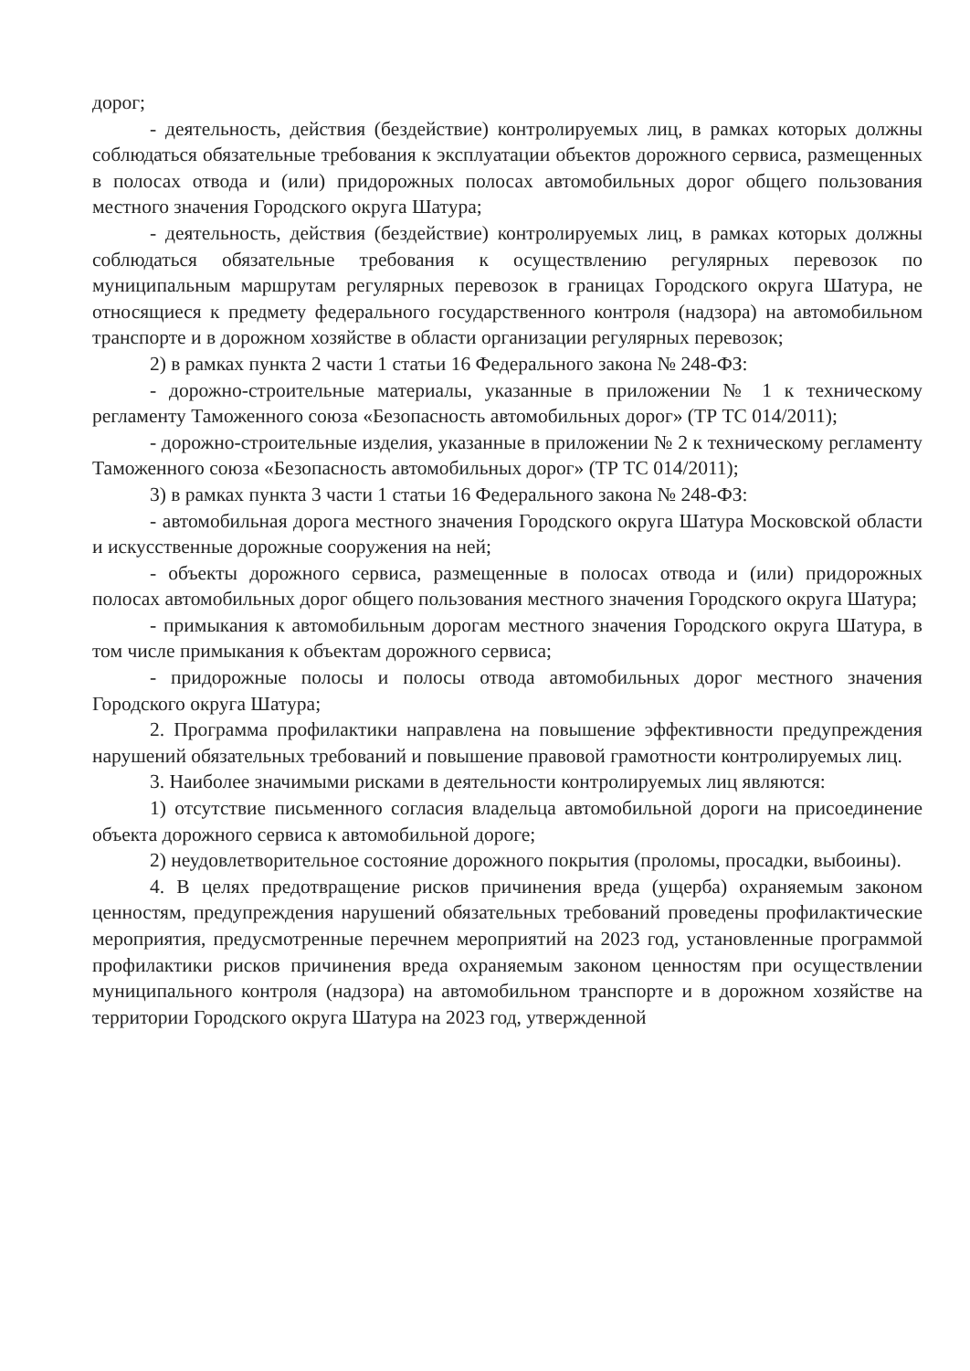дорог;
- деятельность, действия (бездействие) контролируемых лиц, в рамках которых должны соблюдаться обязательные требования к эксплуатации объектов дорожного сервиса, размещенных в полосах отвода и (или) придорожных полосах автомобильных дорог общего пользования местного значения Городского округа Шатура;
- деятельность, действия (бездействие) контролируемых лиц, в рамках которых должны соблюдаться обязательные требования к осуществлению регулярных перевозок по муниципальным маршрутам регулярных перевозок в границах Городского округа Шатура, не относящиеся к предмету федерального государственного контроля (надзора) на автомобильном транспорте и в дорожном хозяйстве в области организации регулярных перевозок;
2) в рамках пункта 2 части 1 статьи 16 Федерального закона № 248-ФЗ:
- дорожно-строительные материалы, указанные в приложении № 1 к техническому регламенту Таможенного союза «Безопасность автомобильных дорог» (ТР ТС 014/2011);
- дорожно-строительные изделия, указанные в приложении № 2 к техническому регламенту Таможенного союза «Безопасность автомобильных дорог» (ТР ТС 014/2011);
3) в рамках пункта 3 части 1 статьи 16 Федерального закона № 248-ФЗ:
- автомобильная дорога местного значения Городского округа Шатура Московской области и искусственные дорожные сооружения на ней;
- объекты дорожного сервиса, размещенные в полосах отвода и (или) придорожных полосах автомобильных дорог общего пользования местного значения Городского округа Шатура;
- примыкания к автомобильным дорогам местного значения Городского округа Шатура, в том числе примыкания к объектам дорожного сервиса;
- придорожные полосы и полосы отвода автомобильных дорог местного значения Городского округа Шатура;
2. Программа профилактики направлена на повышение эффективности предупреждения нарушений обязательных требований и повышение правовой грамотности контролируемых лиц.
3. Наиболее значимыми рисками в деятельности контролируемых лиц являются:
1) отсутствие письменного согласия владельца автомобильной дороги на присоединение объекта дорожного сервиса к автомобильной дороге;
2) неудовлетворительное состояние дорожного покрытия (проломы, просадки, выбоины).
4. В целях предотвращение рисков причинения вреда (ущерба) охраняемым законом ценностям, предупреждения нарушений обязательных требований проведены профилактические мероприятия, предусмотренные перечнем мероприятий на 2023 год, установленные программой профилактики рисков причинения вреда охраняемым законом ценностям при осуществлении муниципального контроля (надзора) на автомобильном транспорте и в дорожном хозяйстве на территории Городского округа Шатура на 2023 год, утвержденной